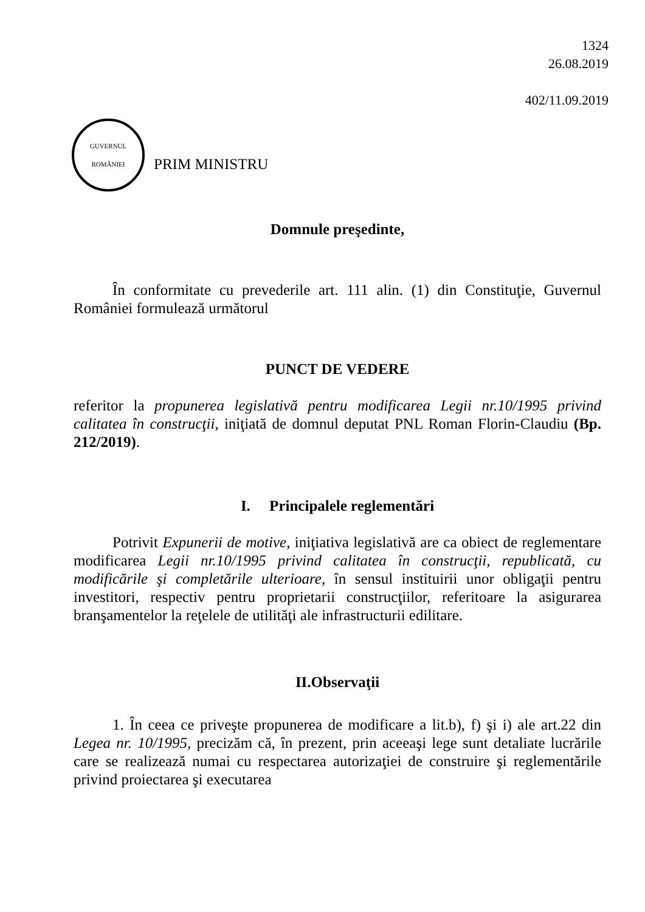1324
26.08.2019
402/11.09.2019
GUVERNUL
ROMÂNIEI
PRIM MINISTRU
Domnule preşedinte,
În conformitate cu prevederile art. 111 alin. (1) din Constituţie, Guvernul României formulează următorul
PUNCT DE VEDERE
referitor la propunerea legislativă pentru modificarea Legii nr.10/1995 privind calitatea în construcţii, iniţiată de domnul deputat PNL Roman Florin-Claudiu (Bp. 212/2019).
I. Principalele reglementări
Potrivit Expunerii de motive, iniţiativa legislativă are ca obiect de reglementare modificarea Legii nr.10/1995 privind calitatea în construcţii, republicată, cu modificările şi completările ulterioare, în sensul instituirii unor obligaţii pentru investitori, respectiv pentru proprietarii construcţiilor, referitoare la asigurarea branşamentelor la reţelele de utilităţi ale infrastructurii edilitare.
II.Observaţii
1. În ceea ce priveşte propunerea de modificare a lit.b), f) şi i) ale art.22 din Legea nr. 10/1995, precizăm că, în prezent, prin aceeaşi lege sunt detaliate lucrările care se realizează numai cu respectarea autorizaţiei de construire şi reglementările privind proiectarea şi executarea